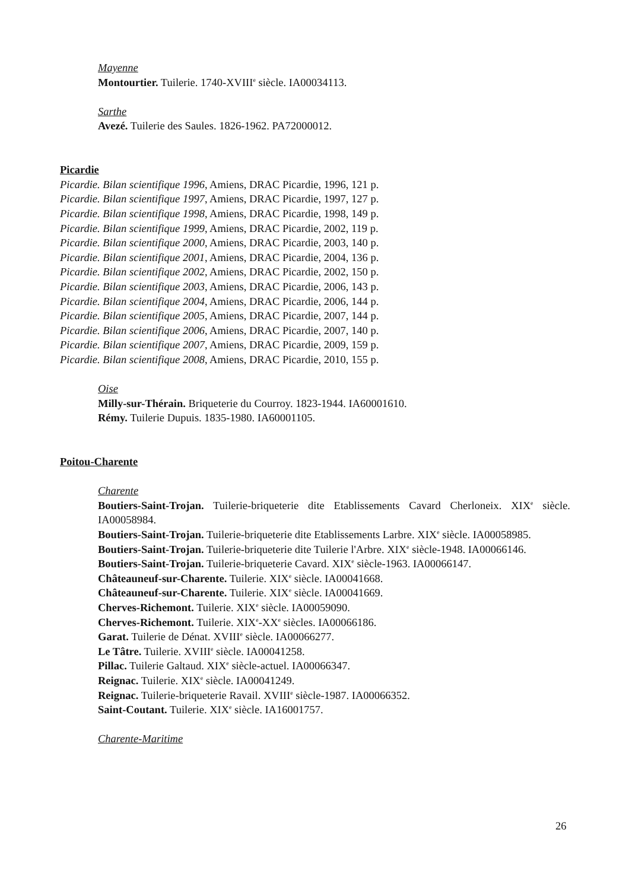Mayenne
Montourtier. Tuilerie. 1740-XVIII<sup>e</sup> siècle. IA00034113.
Sarthe
Avezé. Tuilerie des Saules. 1826-1962. PA72000012.
Picardie
Picardie. Bilan scientifique 1996, Amiens, DRAC Picardie, 1996, 121 p.
Picardie. Bilan scientifique 1997, Amiens, DRAC Picardie, 1997, 127 p.
Picardie. Bilan scientifique 1998, Amiens, DRAC Picardie, 1998, 149 p.
Picardie. Bilan scientifique 1999, Amiens, DRAC Picardie, 2002, 119 p.
Picardie. Bilan scientifique 2000, Amiens, DRAC Picardie, 2003, 140 p.
Picardie. Bilan scientifique 2001, Amiens, DRAC Picardie, 2004, 136 p.
Picardie. Bilan scientifique 2002, Amiens, DRAC Picardie, 2002, 150 p.
Picardie. Bilan scientifique 2003, Amiens, DRAC Picardie, 2006, 143 p.
Picardie. Bilan scientifique 2004, Amiens, DRAC Picardie, 2006, 144 p.
Picardie. Bilan scientifique 2005, Amiens, DRAC Picardie, 2007, 144 p.
Picardie. Bilan scientifique 2006, Amiens, DRAC Picardie, 2007, 140 p.
Picardie. Bilan scientifique 2007, Amiens, DRAC Picardie, 2009, 159 p.
Picardie. Bilan scientifique 2008, Amiens, DRAC Picardie, 2010, 155 p.
Oise
Milly-sur-Thérain. Briqueterie du Courroy. 1823-1944. IA60001610.
Rémy. Tuilerie Dupuis. 1835-1980. IA60001105.
Poitou-Charente
Charente
Boutiers-Saint-Trojan. Tuilerie-briqueterie dite Etablissements Cavard Cherloneix. XIX<sup>e</sup> siècle. IA00058984.
Boutiers-Saint-Trojan. Tuilerie-briqueterie dite Etablissements Larbre. XIX<sup>e</sup> siècle. IA00058985.
Boutiers-Saint-Trojan. Tuilerie-briqueterie dite Tuilerie l'Arbre. XIX<sup>e</sup> siècle-1948. IA00066146.
Boutiers-Saint-Trojan. Tuilerie-briqueterie Cavard. XIX<sup>e</sup> siècle-1963. IA00066147.
Châteauneuf-sur-Charente. Tuilerie. XIX<sup>e</sup> siècle. IA00041668.
Châteauneuf-sur-Charente. Tuilerie. XIX<sup>e</sup> siècle. IA00041669.
Cherves-Richemont. Tuilerie. XIX<sup>e</sup> siècle. IA00059090.
Cherves-Richemont. Tuilerie. XIX<sup>e</sup>-XX<sup>e</sup> siècles. IA00066186.
Garat. Tuilerie de Dénat. XVIII<sup>e</sup> siècle. IA00066277.
Le Tâtre. Tuilerie. XVIII<sup>e</sup> siècle. IA00041258.
Pillac. Tuilerie Galtaud. XIX<sup>e</sup> siècle-actuel. IA00066347.
Reignac. Tuilerie. XIX<sup>e</sup> siècle. IA00041249.
Reignac. Tuilerie-briqueterie Ravail. XVIII<sup>e</sup> siècle-1987. IA00066352.
Saint-Coutant. Tuilerie. XIX<sup>e</sup> siècle. IA16001757.
Charente-Maritime
26